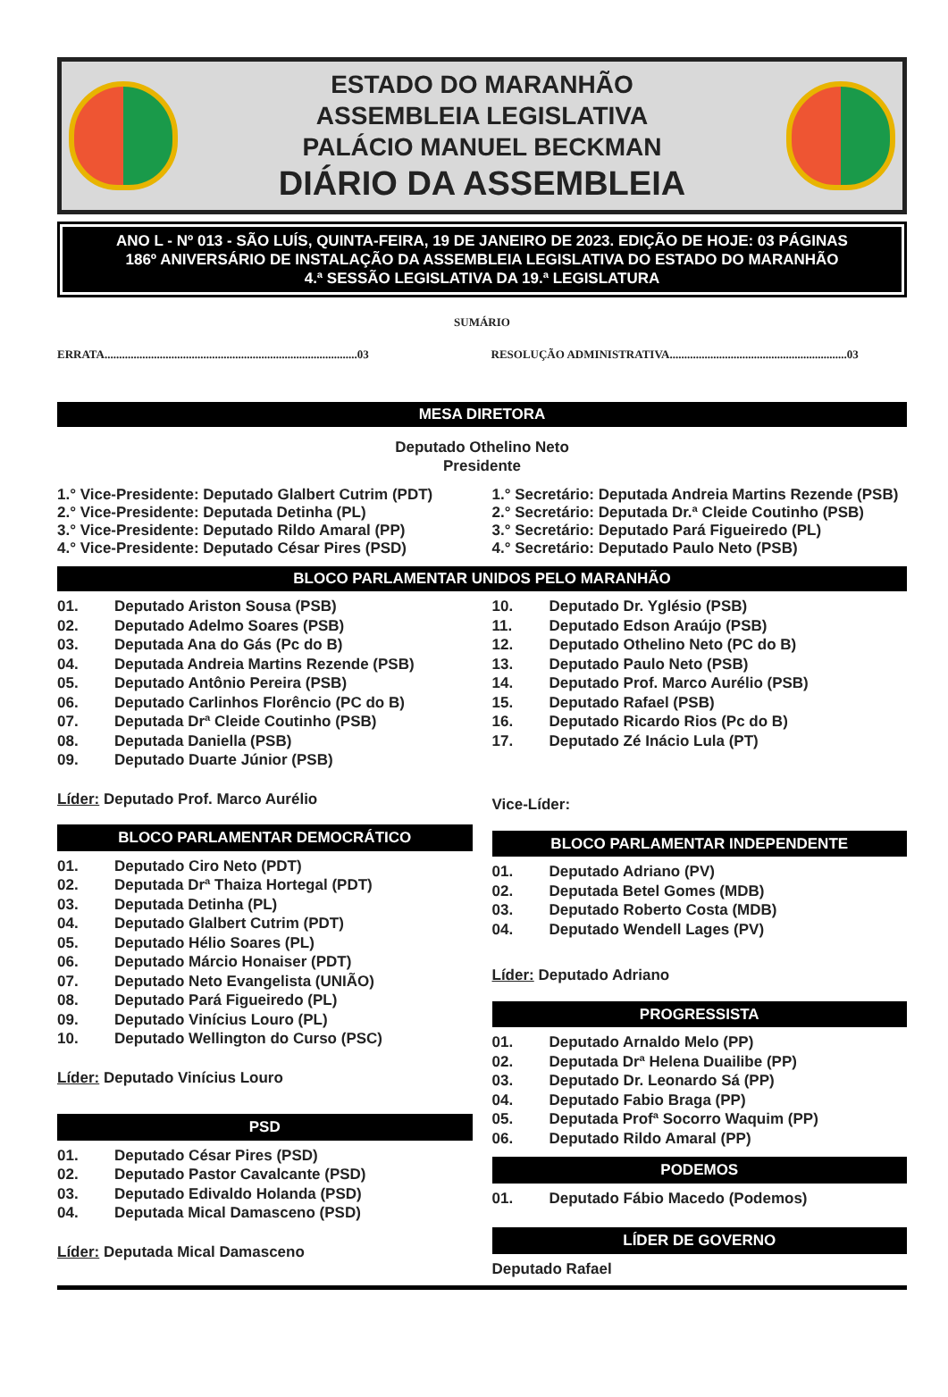ESTADO DO MARANHÃO
ASSEMBLEIA LEGISLATIVA
PALÁCIO MANUEL BECKMAN
DIÁRIO DA ASSEMBLEIA
ANO L - Nº 013 - SÃO LUÍS, QUINTA-FEIRA, 19 DE JANEIRO DE 2023. EDIÇÃO DE HOJE: 03 PÁGINAS
186º ANIVERSÁRIO DE INSTALAÇÃO DA ASSEMBLEIA LEGISLATIVA DO ESTADO DO MARANHÃO
4.ª SESSÃO LEGISLATIVA DA 19.ª LEGISLATURA
SUMÁRIO
ERRATA.......................................................................................03
RESOLUÇÃO ADMINISTRATIVA.............................................................03
MESA DIRETORA
Deputado Othelino Neto
Presidente
1.° Vice-Presidente: Deputado Glalbert Cutrim (PDT)
2.° Vice-Presidente: Deputada Detinha (PL)
3.° Vice-Presidente: Deputado Rildo Amaral (PP)
4.° Vice-Presidente: Deputado César Pires (PSD)
1.° Secretário: Deputada Andreia Martins Rezende (PSB)
2.° Secretário: Deputada Dr.ª Cleide Coutinho (PSB)
3.° Secretário: Deputado Pará Figueiredo (PL)
4.° Secretário: Deputado Paulo Neto (PSB)
BLOCO PARLAMENTAR UNIDOS PELO MARANHÃO
01. Deputado Ariston Sousa (PSB)
02. Deputado Adelmo Soares (PSB)
03. Deputada Ana do Gás (Pc do B)
04. Deputada Andreia Martins Rezende (PSB)
05. Deputado Antônio Pereira (PSB)
06. Deputado Carlinhos Florêncio (PC do B)
07. Deputada Drª Cleide Coutinho (PSB)
08. Deputada Daniella (PSB)
09. Deputado Duarte Júnior (PSB)
Líder: Deputado Prof. Marco Aurélio
BLOCO PARLAMENTAR DEMOCRÁTICO
01. Deputado Ciro Neto (PDT)
02. Deputada Drª Thaiza Hortegal (PDT)
03. Deputada Detinha (PL)
04. Deputado Glalbert Cutrim (PDT)
05. Deputado Hélio Soares (PL)
06. Deputado Márcio Honaiser (PDT)
07. Deputado Neto Evangelista (UNIÃO)
08. Deputado Pará Figueiredo (PL)
09. Deputado Vinícius Louro (PL)
10. Deputado Wellington do Curso (PSC)
Líder: Deputado Vinícius Louro
PSD
01. Deputado César Pires (PSD)
02. Deputado Pastor Cavalcante (PSD)
03. Deputado Edivaldo Holanda (PSD)
04. Deputada Mical Damasceno (PSD)
Líder: Deputada Mical Damasceno
10. Deputado Dr. Yglésio (PSB)
11. Deputado Edson Araújo (PSB)
12. Deputado Othelino Neto (PC do B)
13. Deputado Paulo Neto (PSB)
14. Deputado Prof. Marco Aurélio (PSB)
15. Deputado Rafael (PSB)
16. Deputado Ricardo Rios (Pc do B)
17. Deputado Zé Inácio Lula (PT)
Vice-Líder:
BLOCO PARLAMENTAR INDEPENDENTE
01. Deputado Adriano (PV)
02. Deputada Betel Gomes (MDB)
03. Deputado Roberto Costa (MDB)
04. Deputado Wendell Lages (PV)
Líder: Deputado Adriano
PROGRESSISTA
01. Deputado Arnaldo Melo (PP)
02. Deputada Drª Helena Duailibe (PP)
03. Deputado Dr. Leonardo Sá (PP)
04. Deputado Fabio Braga (PP)
05. Deputada Profª Socorro Waquim (PP)
06. Deputado Rildo Amaral (PP)
PODEMOS
01. Deputado Fábio Macedo (Podemos)
LÍDER DE GOVERNO
Deputado Rafael